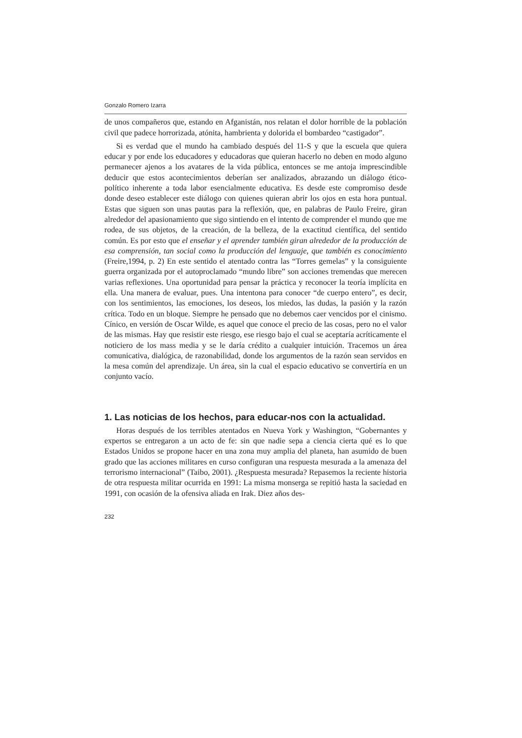Gonzalo Romero Izarra
de unos compañeros que, estando en Afganistán, nos relatan el dolor horrible de la población civil que padece horrorizada, atónita, hambrienta y dolorida el bombardeo “castigador”.
Si es verdad que el mundo ha cambiado después del 11-S y que la escuela que quiera educar y por ende los educadores y educadoras que quieran hacerlo no deben en modo alguno permanecer ajenos a los avatares de la vida pública, entonces se me antoja imprescindible deducir que estos acontecimientos deberían ser analizados, abrazando un diálogo ético-político inherente a toda labor esencialmente educativa. Es desde este compromiso desde donde deseo establecer este diálogo con quienes quieran abrir los ojos en esta hora puntual. Estas que siguen son unas pautas para la reflexión, que, en palabras de Paulo Freire, giran alrededor del apasionamiento que sigo sintiendo en el intento de comprender el mundo que me rodea, de sus objetos, de la creación, de la belleza, de la exactitud científica, del sentido común. Es por esto que el enseñar y el aprender también giran alrededor de la producción de esa comprensión, tan social como la producción del lenguaje, que también es conocimiento (Freire,1994, p. 2) En este sentido el atentado contra las “Torres gemelas” y la consiguiente guerra organizada por el autoproclamado “mundo libre” son acciones tremendas que merecen varias reflexiones. Una oportunidad para pensar la práctica y reconocer la teoría implícita en ella. Una manera de evaluar, pues. Una intentona para conocer “de cuerpo entero”, es decir, con los sentimientos, las emociones, los deseos, los miedos, las dudas, la pasión y la razón crítica. Todo en un bloque. Siempre he pensado que no debemos caer vencidos por el cinismo. Cínico, en versión de Oscar Wilde, es aquel que conoce el precio de las cosas, pero no el valor de las mismas. Hay que resistir este riesgo, ese riesgo bajo el cual se aceptaría acríticamente el noticiero de los mass media y se le daría crédito a cualquier intuición. Tracemos un área comunicativa, dialógica, de razonabilidad, donde los argumentos de la razón sean servidos en la mesa común del aprendizaje. Un área, sin la cual el espacio educativo se convertiría en un conjunto vacío.
1. Las noticias de los hechos, para educar-nos con la actualidad.
Horas después de los terribles atentados en Nueva York y Washington, “Gobernantes y expertos se entregaron a un acto de fe: sin que nadie sepa a ciencia cierta qué es lo que Estados Unidos se propone hacer en una zona muy amplia del planeta, han asumido de buen grado que las acciones militares en curso configuran una respuesta mesurada a la amenaza del terrorismo internacional” (Taibo, 2001). ¿Respuesta mesurada? Repasemos la reciente historia de otra respuesta militar ocurrida en 1991: La misma monserga se repitió hasta la saciedad en 1991, con ocasión de la ofensiva aliada en Irak. Diez años des-
232